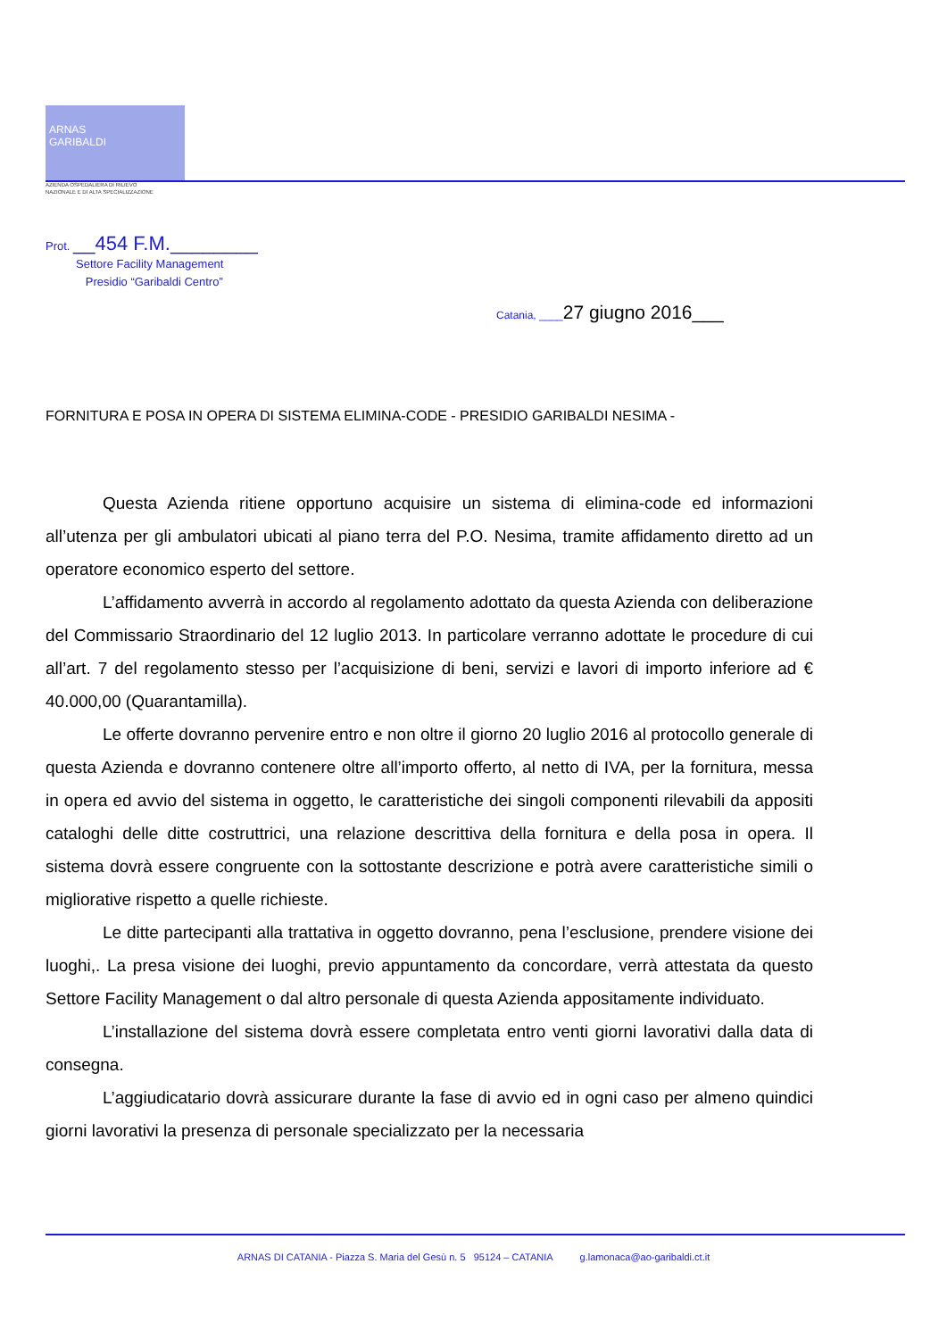ARNAS
GARIBALDI
AZIENDA OSPEDALIERA DI RILIEVO
NAZIONALE E DI ALTA SPECIALIZZAZIONE
Prot. __454 F.M.________
Settore Facility Management
Presidio “Garibaldi Centro”
Catania, ____27 giugno 2016___
FORNITURA E POSA IN OPERA DI SISTEMA ELIMINA-CODE - PRESIDIO GARIBALDI NESIMA -
Questa Azienda ritiene opportuno acquisire un sistema di elimina-code ed informazioni all’utenza per gli ambulatori ubicati al piano terra del P.O. Nesima, tramite affidamento diretto ad un operatore economico esperto del settore.
L’affidamento avverrà in accordo al regolamento adottato da questa Azienda con deliberazione del Commissario Straordinario del 12 luglio 2013. In particolare verranno adottate le procedure di cui all’art. 7 del regolamento stesso per l’acquisizione di beni, servizi e lavori di importo inferiore ad € 40.000,00 (Quarantamilla).
Le offerte dovranno pervenire entro e non oltre il giorno 20 luglio 2016 al protocollo generale di questa Azienda e dovranno contenere oltre all’importo offerto, al netto di IVA, per la fornitura, messa in opera ed avvio del sistema in oggetto, le caratteristiche dei singoli componenti rilevabili da appositi cataloghi delle ditte costruttrici, una relazione descrittiva della fornitura e della posa in opera. Il sistema dovrà essere congruente con la sottostante descrizione e potrà avere caratteristiche simili o migliorative rispetto a quelle richieste.
Le ditte partecipanti alla trattativa in oggetto dovranno, pena l’esclusione, prendere visione dei luoghi,. La presa visione dei luoghi, previo appuntamento da concordare, verrà attestata da questo Settore Facility Management o dal altro personale di questa Azienda appositamente individuato.
L’installazione del sistema dovrà essere completata entro venti giorni lavorativi dalla data di consegna.
L’aggiudicatario dovrà assicurare durante la fase di avvio ed in ogni caso per almeno quindici giorni lavorativi la presenza di personale specializzato per la necessaria
ARNAS DI CATANIA - Piazza S. Maria del Gesù n. 5 95124 – CATANIA g.lamonaca@ao-garibaldi.ct.it